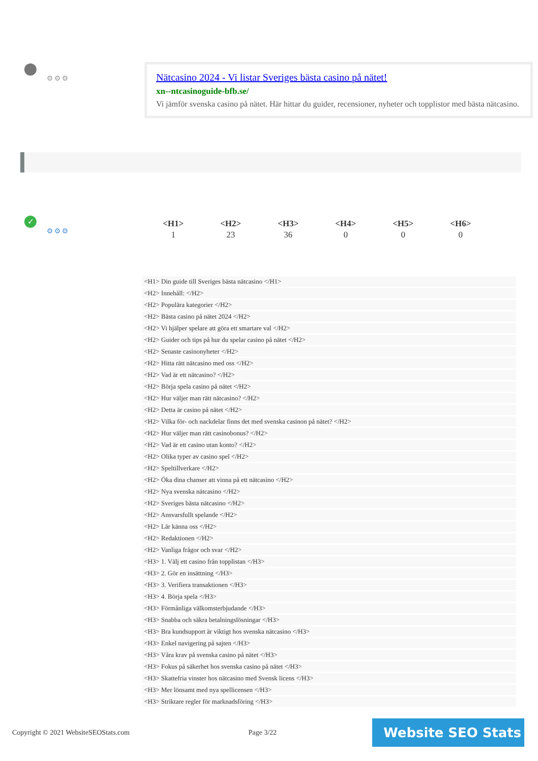⚙⚙⚙
Nätcasino 2024 - Vi listar Sveriges bästa casino på nätet!
xn--ntcasinoguide-bfb.se/
Vi jämför svenska casino på nätet. Här hittar du guider, recensioner, nyheter och topplistor med bästa nätcasino.
✓
⚙⚙⚙
| <H1> | <H2> | <H3> | <H4> | <H5> | <H6> |
| --- | --- | --- | --- | --- | --- |
| 1 | 23 | 36 | 0 | 0 | 0 |
<H1> Din guide till Sveriges bästa nätcasino </H1>
<H2> Innehåll: </H2>
<H2> Populära kategorier </H2>
<H2> Bästa casino på nätet 2024 </H2>
<H2> Vi hjälper spelare att göra ett smartare val </H2>
<H2> Guider och tips på hur du spelar casino på nätet </H2>
<H2> Senaste casinonyheter </H2>
<H2> Hitta rätt nätcasino med oss </H2>
<H2> Vad är ett nätcasino? </H2>
<H2> Börja spela casino på nätet </H2>
<H2> Hur väljer man rätt nätcasino? </H2>
<H2> Detta är casino på nätet </H2>
<H2> Vilka för- och nackdelar finns det med svenska casinon på nätet? </H2>
<H2> Hur väljer man rätt casinobonus? </H2>
<H2> Vad är ett casino utan konto? </H2>
<H2> Olika typer av casino spel </H2>
<H2> Speltillverkare </H2>
<H2> Öka dina chanser att vinna på ett nätcasino </H2>
<H2> Nya svenska nätcasino </H2>
<H2> Sveriges bästa nätcasino </H2>
<H2> Ansvarsfullt spelande </H2>
<H2> Lär känna oss </H2>
<H2> Redaktionen </H2>
<H2> Vanliga frågor och svar </H2>
<H3> 1. Välj ett casino från topplistan </H3>
<H3> 2. Gör en insättning </H3>
<H3> 3. Verifiera transaktionen </H3>
<H3> 4. Börja spela </H3>
<H3> Förmånliga välkomsterbjudande </H3>
<H3> Snabba och säkra betalningslösningar </H3>
<H3> Bra kundsupport är viktigt hos svenska nätcasino </H3>
<H3> Enkel navigering på sajten </H3>
<H3> Våra krav på svenska casino på nätet </H3>
<H3> Fokus på säkerhet hos svenska casino på nätet </H3>
<H3> Skattefria vinster hos nätcasino med Svensk licens </H3>
<H3> Mer lönsamt med nya spellicensen </H3>
<H3> Striktare regler för marknadsföring </H3>
Copyright © 2021 WebsiteSEOStats.com
Page 3/22 Website SEO Stats